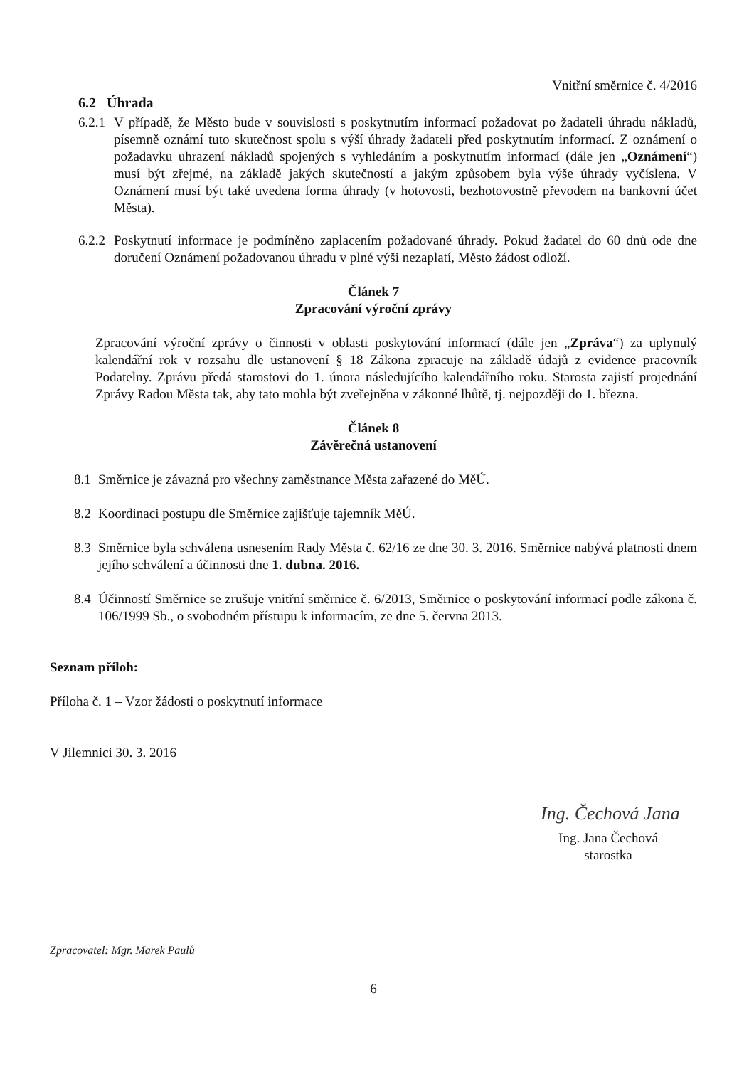Vnitřní směrnice č. 4/2016
6.2 Úhrada
6.2.1 V případě, že Město bude v souvislosti s poskytnutím informací požadovat po žadateli úhradu nákladů, písemně oznámí tuto skutečnost spolu s výší úhrady žadateli před poskytnutím informací. Z oznámení o požadavku uhrazení nákladů spojených s vyhledáním a poskytnutím informací (dále jen „Oznámení“) musí být zřejmé, na základě jakých skutečností a jakým způsobem byla výše úhrady vyčíslena. V Oznámení musí být také uvedena forma úhrady (v hotovosti, bezhotovostně převodem na bankovní účet Města).
6.2.2 Poskytnutí informace je podmíněno zaplacením požadované úhrady. Pokud žadatel do 60 dnů ode dne doručení Oznámení požadovanou úhradu v plné výši nezaplatí, Město žádost odloží.
Článek 7
Zpracování výroční zprávy
Zpracování výroční zprávy o činnosti v oblasti poskytování informací (dále jen „Zpráva“) za uplynulý kalendářní rok v rozsahu dle ustanovení § 18 Zákona zpracuje na základě údajů z evidence pracovník Podatelny. Zprávu předá starostovi do 1. února následujícího kalendářního roku. Starosta zajistí projednání Zprávy Radou Města tak, aby tato mohla být zveřejněna v zákonné lhůtě, tj. nejpozději do 1. března.
Článek 8
Závěrečná ustanovení
8.1 Směrnice je závazná pro všechny zaměstnance Města zařazené do MěÚ.
8.2 Koordinaci postupu dle Směrnice zajišťuje tajemník MěÚ.
8.3 Směrnice byla schválena usnesením Rady Města č. 62/16 ze dne 30. 3. 2016. Směrnice nabývá platnosti dnem jejího schválení a účinnosti dne 1. dubna. 2016.
8.4 Účinností Směrnice se zrušuje vnitřní směrnice č. 6/2013, Směrnice o poskytování informací podle zákona č. 106/1999 Sb., o svobodném přístupu k informacím, ze dne 5. června 2013.
Seznam příloh:
Příloha č. 1 – Vzor žádosti o poskytnutí informace
V Jilemnici 30. 3. 2016
Ing. Čechová Jana
Ing. Jana Čechová
starostka
Zpracovatel: Mgr. Marek Paulů
6